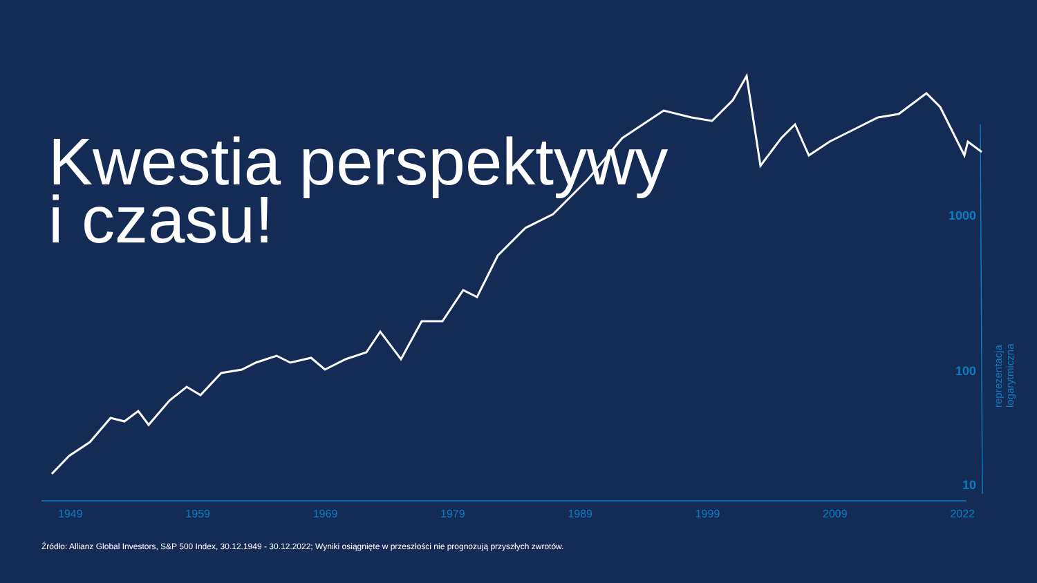Kwestia perspektywy
i czasu!
1000
100
10
reprezentacja
logarytmiczna
1949 1959 1969 1979 1989 1999 2009 2022
Źródło: Allianz Global Investors, S&P 500 Index, 30.12.1949 - 30.12.2022; Wyniki osiągnięte w przeszłości nie prognozują przyszłych zwrotów.